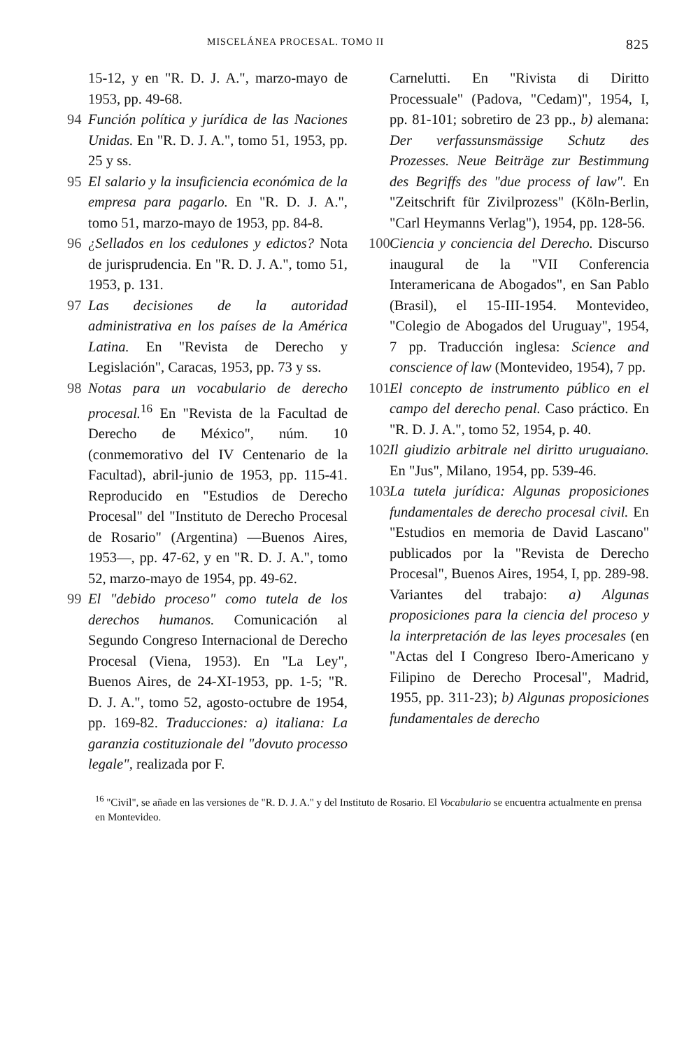MISCELÁNEA PROCESAL. TOMO II 825
15-12, y en "R. D. J. A.", marzo-mayo de 1953, pp. 49-68.
94 Función política y jurídica de las Naciones Unidas. En "R. D. J. A.", tomo 51, 1953, pp. 25 y ss.
95 El salario y la insuficiencia económica de la empresa para pagarlo. En "R. D. J. A.", tomo 51, marzo-mayo de 1953, pp. 84-8.
96 ¿Sellados en los cedulones y edictos? Nota de jurisprudencia. En "R. D. J. A.", tomo 51, 1953, p. 131.
97 Las decisiones de la autoridad administrativa en los países de la América Latina. En "Revista de Derecho y Legislación", Caracas, 1953, pp. 73 y ss.
98 Notas para un vocabulario de derecho procesal.<sup>16</sup> En "Revista de la Facultad de Derecho de México", núm. 10 (conmemorativo del IV Centenario de la Facultad), abril-junio de 1953, pp. 115-41. Reproducido en "Estudios de Derecho Procesal" del "Instituto de Derecho Procesal de Rosario" (Argentina) —Buenos Aires, 1953—, pp. 47-62, y en "R. D. J. A.", tomo 52, marzo-mayo de 1954, pp. 49-62.
99 El "debido proceso" como tutela de los derechos humanos. Comunicación al Segundo Congreso Internacional de Derecho Procesal (Viena, 1953). En "La Ley", Buenos Aires, de 24-XI-1953, pp. 1-5; "R. D. J. A.", tomo 52, agosto-octubre de 1954, pp. 169-82. Traducciones: a) italiana: La garanzia costituzionale del "dovuto processo legale", realizada por F.
Carnelutti. En "Rivista di Diritto Processuale" (Padova, "Cedam)", 1954, I, pp. 81-101; sobretiro de 23 pp., b) alemana: Der verfassunsmässige Schutz des Prozesses. Neue Beiträge zur Bestimmung des Begriffs des "due process of law". En "Zeitschrift für Zivilprozess" (Köln-Berlin, "Carl Heymanns Verlag"), 1954, pp. 128-56.
100 Ciencia y conciencia del Derecho. Discurso inaugural de la "VII Conferencia Interamericana de Abogados", en San Pablo (Brasil), el 15-III-1954. Montevideo, "Colegio de Abogados del Uruguay", 1954, 7 pp. Traducción inglesa: Science and conscience of law (Montevideo, 1954), 7 pp.
101 El concepto de instrumento público en el campo del derecho penal. Caso práctico. En "R. D. J. A.", tomo 52, 1954, p. 40.
102 Il giudizio arbitrale nel diritto uruguaiano. En "Jus", Milano, 1954, pp. 539-46.
103 La tutela jurídica: Algunas proposiciones fundamentales de derecho procesal civil. En "Estudios en memoria de David Lascano" publicados por la "Revista de Derecho Procesal", Buenos Aires, 1954, I, pp. 289-98. Variantes del trabajo: a) Algunas proposiciones para la ciencia del proceso y la interpretación de las leyes procesales (en "Actas del I Congreso Ibero-Americano y Filipino de Derecho Procesal", Madrid, 1955, pp. 311-23); b) Algunas proposiciones fundamentales de derecho
<sup>16</sup> "Civil", se añade en las versiones de "R. D. J. A." y del Instituto de Rosario. El Vocabulario se encuentra actualmente en prensa en Montevideo.